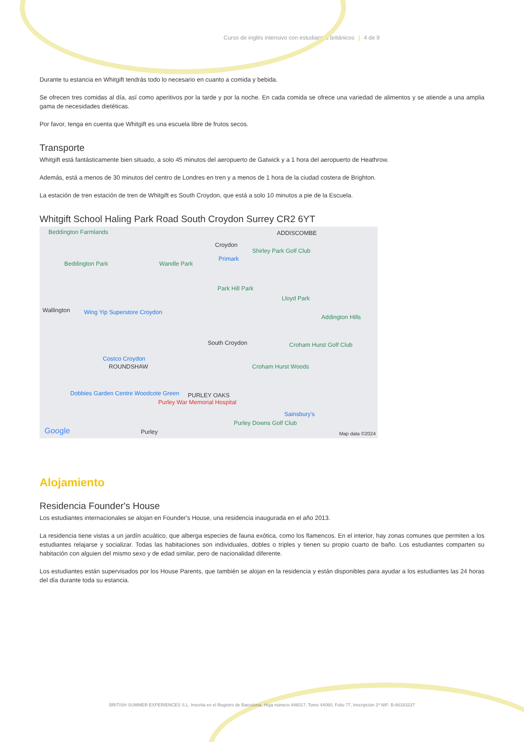Curso de inglés intensivo con estudiantes británicos | 4 de 9
Durante tu estancia en Whitgift tendrás todo lo necesario en cuanto a comida y bebida.
Se ofrecen tres comidas al día, así como aperitivos por la tarde y por la noche. En cada comida se ofrece una variedad de alimentos y se atiende a una amplia gama de necesidades dietéticas.
Por favor, tenga en cuenta que Whitgift es una escuela libre de frutos secos.
Transporte
Whitgift está fantásticamente bien situado, a solo 45 minutos del aeropuerto de Gatwick y a 1 hora del aeropuerto de Heathrow.
Además, está a menos de 30 minutos del centro de Londres en tren y a menos de 1 hora de la ciudad costera de Brighton.
La estación de tren estación de tren de Whitgift es South Croydon, que está a solo 10 minutos a pie de la Escuela.
Whitgift School Haling Park Road South Croydon Surrey CR2 6YT
Beddington Farmlands ADDISCOMBE
Croydon
Shirley Park Golf Club
Primark
Beddington Park Wandle Park
Park Hill Park
Lloyd Park
Wallington Wing Yip Superstore Croydon
Addington Hills
South Croydon Croham Hurst Golf Club
Costco Croydon
ROUNDSHAW Croham Hurst Woods
Dobbies Garden Centre Woodcote Green
PURLEY OAKS
Purley War Memorial Hospital
Sainsbury's
Purley Downs Golf Club
Google Purley Map data ©2024
Alojamiento
Residencia Founder's House
Los estudiantes internacionales se alojan en Founder's House, una residencia inaugurada en el año 2013.
La residencia tiene vistas a un jardín acuático, que alberga especies de fauna exótica, como los flamencos. En el interior, hay zonas comunes que permiten a los estudiantes relajarse y socializar. Todas las habitaciones son individuales, dobles o triples y tienen su propio cuarto de baño. Los estudiantes comparten su habitación con alguien del mismo sexo y de edad similar, pero de nacionalidad diferente.
Los estudiantes están supervisados por los House Parents, que también se alojan en la residencia y están disponibles para ayudar a los estudiantes las 24 horas del día durante toda su estancia.
BRITISH SUMMER EXPERIENCES S.L. Inscrita en el Registro de Barcelona, Hoja número 446017, Tomo 44060, Folio 77, Inscripción 1ª NIF: B-66183237